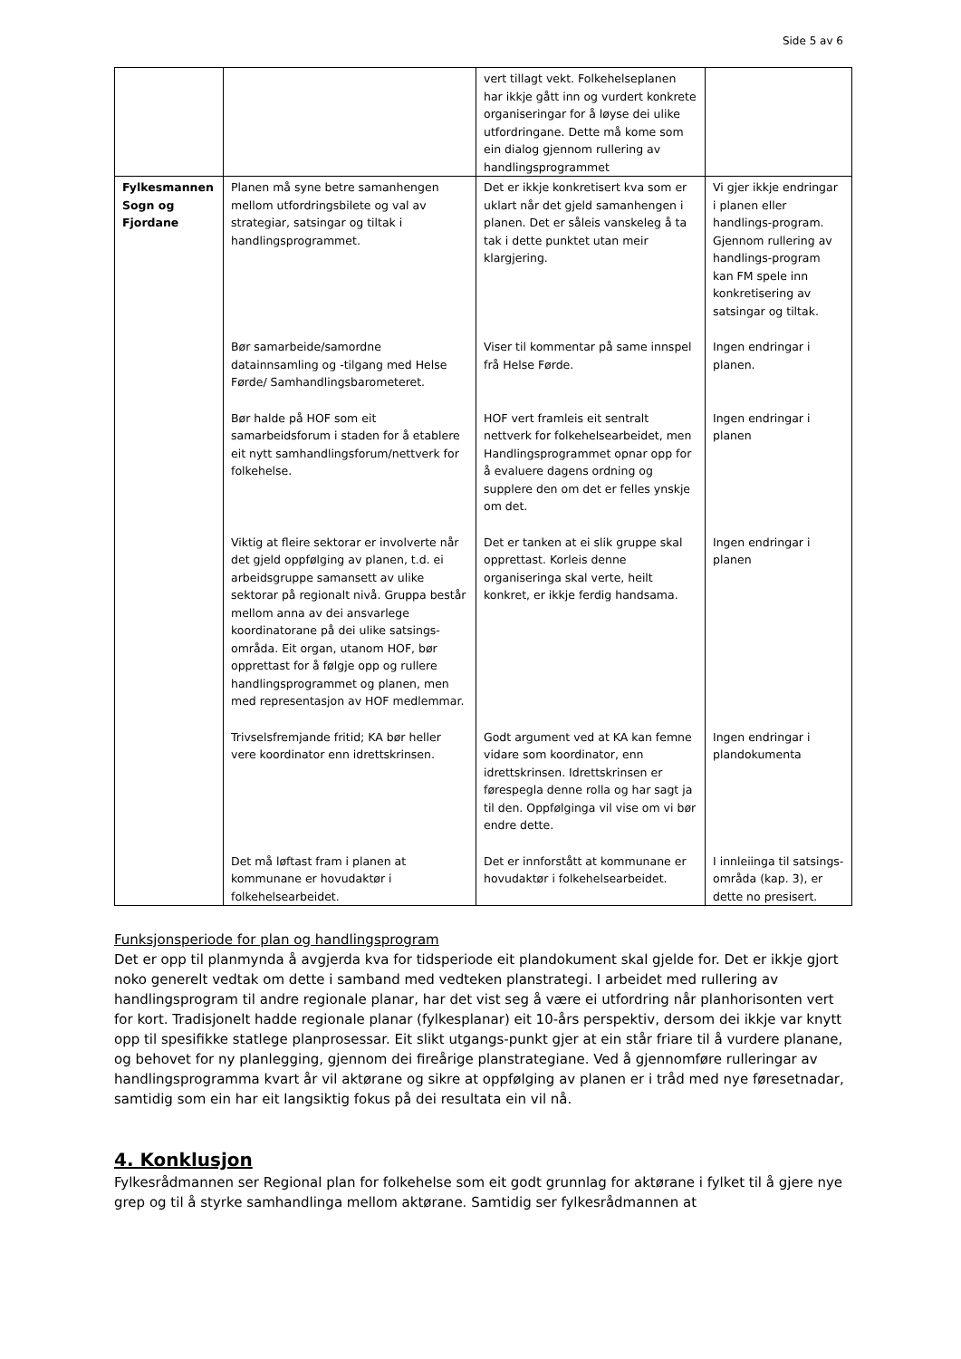Side 5 av 6
| | | vert tillagt vekt. Folkehelseplanen har ikkje gått inn og vurdert konkrete organiseringar for å løyse dei ulike utfordringane. Dette må kome som ein dialog gjennom rullering av handlingsprogrammet | |
| Fylkesmannen Sogn og Fjordane | Planen må syne betre samanhengen mellom utfordringsbilete og val av strategiar, satsingar og tiltak i handlingsprogrammet. | Det er ikkje konkretisert kva som er uklart når det gjeld samanhengen i planen. Det er såleis vanskeleg å ta tak i dette punktet utan meir klargjering. | Vi gjer ikkje endringar i planen eller handlings-program. Gjennom rullering av handlings-program kan FM spele inn konkretisering av satsingar og tiltak. |
| | Bør samarbeide/samordne datainnsamling og -tilgang med Helse Førde/ Samhandlingsbarometeret. | Viser til kommentar på same innspel frå Helse Førde. | Ingen endringar i planen. |
| | Bør halde på HOF som eit samarbeidsforum i staden for å etablere eit nytt samhandlingsforum/nettverk for folkehelse. | HOF vert framleis eit sentralt nettverk for folkehelsearbeidet, men Handlingsprogrammet opnar opp for å evaluere dagens ordning og supplere den om det er felles ynskje om det. | Ingen endringar i planen |
| | Viktig at fleire sektorar er involverte når det gjeld oppfølging av planen, t.d. ei arbeidsgruppe samansett av ulike sektorar på regionalt nivå. Gruppa består mellom anna av dei ansvarlege koordinatorane på dei ulike satsings-områda. Eit organ, utanom HOF, bør opprettast for å følgje opp og rullere handlingsprogrammet og planen, men med representasjon av HOF medlemmar. | Det er tanken at ei slik gruppe skal opprettast. Korleis denne organiseringa skal verte, heilt konkret, er ikkje ferdig handsama. | Ingen endringar i planen |
| | Trivselsfremjande fritid; KA bør heller vere koordinator enn idrettskrinsen. | Godt argument ved at KA kan femne vidare som koordinator, enn idrettskrinsen. Idrettskrinsen er førespegla denne rolla og har sagt ja til den. Oppfølginga vil vise om vi bør endre dette. | Ingen endringar i plandokumenta |
| | Det må løftast fram i planen at kommunane er hovudaktør i folkehelsearbeidet. | Det er innforstått at kommunane er hovudaktør i folkehelsearbeidet. | I innleiinga til satsings-områda (kap. 3), er dette no presisert. |
Funksjonsperiode for plan og handlingsprogram
Det er opp til planmynda å avgjerda kva for tidsperiode eit plandokument skal gjelde for. Det er ikkje gjort noko generelt vedtak om dette i samband med vedteken planstrategi. I arbeidet med rullering av handlingsprogram til andre regionale planar, har det vist seg å være ei utfordring når planhorisonten vert for kort. Tradisjonelt hadde regionale planar (fylkesplanar) eit 10-års perspektiv, dersom dei ikkje var knytt opp til spesifikke statlege planprosessar. Eit slikt utgangs-punkt gjer at ein står friare til å vurdere planane, og behovet for ny planlegging, gjennom dei fireårige planstrategiane. Ved å gjennomføre rulleringar av handlingsprogramma kvart år vil aktørane og sikre at oppfølging av planen er i tråd med nye føresetnadar, samtidig som ein har eit langsiktig fokus på dei resultata ein vil nå.
4. Konklusjon
Fylkesrådmannen ser Regional plan for folkehelse som eit godt grunnlag for aktørane i fylket til å gjere nye grep og til å styrke samhandlinga mellom aktørane. Samtidig ser fylkesrådmannen at